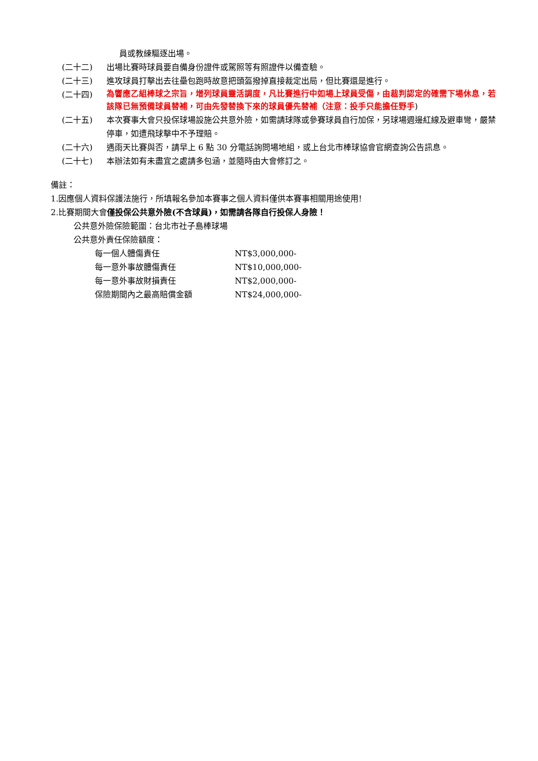員或教練驅逐出場。
(二十二) 出場比賽時球員要自備身份證件或駕照等有照證件以備查驗。
(二十三) 進攻球員打擊出去往壘包跑時故意把頭盔撥掉直接裁定出局，但比賽還是進行。
(二十四)
為響應乙組棒球之宗旨，增列球員靈活調度，凡比賽進行中如場上球員受傷，由裁判認定的確需下場休息，若該隊已無預備球員替補，可由先發替換下來的球員優先替補（注意：投手只能擔任野手)
(二十五) 本次賽事大會只投保球場設施公共意外險，如需請球隊或參賽球員自行加保，另球場週邊紅線及避車彎，嚴禁停車，如遭飛球擊中不予理賠。
(二十六) 遇雨天比賽與否，請早上 6 點 30 分電話詢問場地組，或上台北市棒球協會官網查詢公告訊息。
(二十七) 本辦法如有未盡宜之處請多包涵，並隨時由大會修訂之。
備註：
1.因應個人資料保護法施行，所填報名參加本賽事之個人資料僅供本賽事相關用途使用!
2.比賽期間大會僅投保公共意外險(不含球員)，如需請各隊自行投保人身險！
公共意外險保險範圍：台北市社子島棒球場
公共意外責任保險額度：
每一個人體傷責任 NT$3,000,000-
每一意外事故體傷責任 NT$10,000,000-
每一意外事故財損責任 NT$2,000,000-
保險期間內之最高賠償金額 NT$24,000,000-